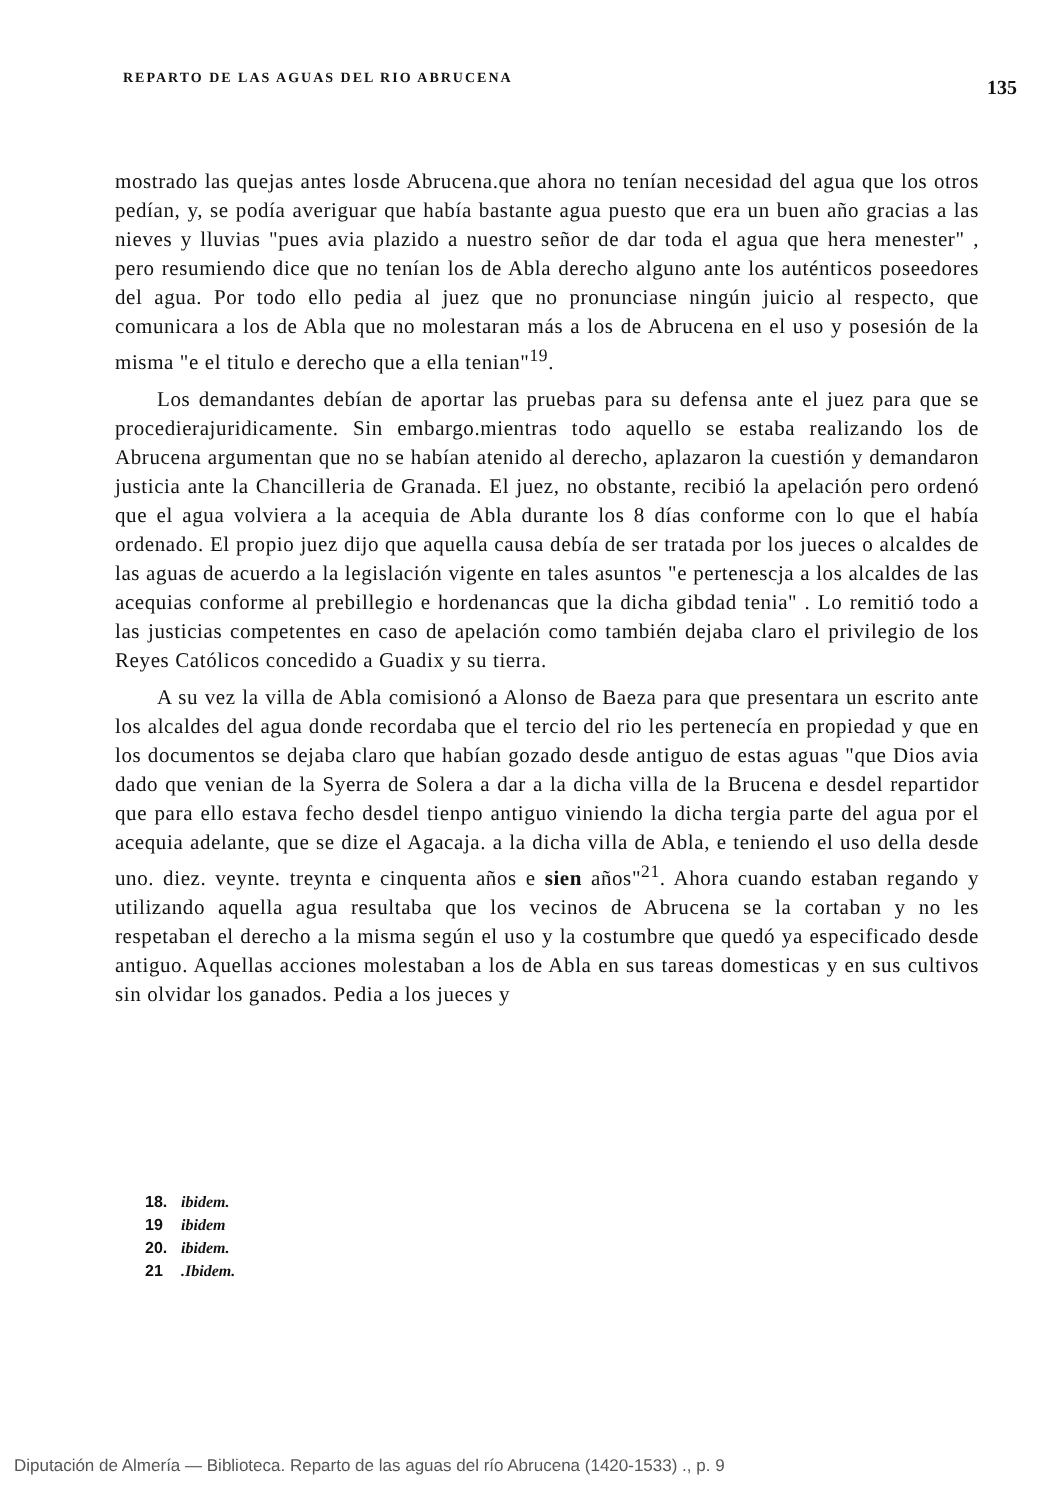REPARTO DE LAS AGUAS DEL RIO ABRUCENA 135
mostrado las quejas antes losde Abrucena.que ahora no tenían necesidad del agua que los otros pedían, y, se podía averiguar que había bastante agua puesto que era un buen año gracias a las nieves y lluvias "pues avia plazido a nuestro señor de dar toda el agua que hera menester" , pero resumiendo dice que no tenían los de Abla derecho alguno ante los auténticos poseedores del agua. Por todo ello pedia al juez que no pronunciase ningún juicio al respecto, que comunicara a los de Abla que no molestaran más a los de Abrucena en el uso y posesión de la misma "e el titulo e derecho que a ella tenian"<sup>19</sup>.
Los demandantes debían de aportar las pruebas para su defensa ante el juez para que se procedierajuridicamente. Sin embargo.mientras todo aquello se estaba realizando los de Abrucena argumentan que no se habían atenido al derecho, aplazaron la cuestión y demandaron justicia ante la Chancilleria de Granada. El juez, no obstante, recibió la apelación pero ordenó que el agua volviera a la acequia de Abla durante los 8 días conforme con lo que el había ordenado. El propio juez dijo que aquella causa debía de ser tratada por los jueces o alcaldes de las aguas de acuerdo a la legislación vigente en tales asuntos "e pertenescja a los alcaldes de las acequias conforme al prebillegio e hordenancas que la dicha gibdad tenia" . Lo remitió todo a las justicias competentes en caso de apelación como también dejaba claro el privilegio de los Reyes Católicos concedido a Guadix y su tierra.
A su vez la villa de Abla comisionó a Alonso de Baeza para que presentara un escrito ante los alcaldes del agua donde recordaba que el tercio del rio les pertenecía en propiedad y que en los documentos se dejaba claro que habían gozado desde antiguo de estas aguas "que Dios avia dado que venian de la Syerra de Solera a dar a la dicha villa de la Brucena e desdel repartidor que para ello estava fecho desdel tienpo antiguo viniendo la dicha tergia parte del agua por el acequia adelante, que se dize el Agacaja. a la dicha villa de Abla, e teniendo el uso della desde uno. diez. veynte. treynta e cinquenta años e sien años"<sup>21</sup>. Ahora cuando estaban regando y utilizando aquella agua resultaba que los vecinos de Abrucena se la cortaban y no les respetaban el derecho a la misma según el uso y la costumbre que quedó ya especificado desde antiguo. Aquellas acciones molestaban a los de Abla en sus tareas domesticas y en sus cultivos sin olvidar los ganados. Pedia a los jueces y
18. ibidem.
19 ibidem
20. ibidem.
21 .Ibidem.
Diputación de Almería — Biblioteca. Reparto de las aguas del río Abrucena (1420-1533) ., p. 9